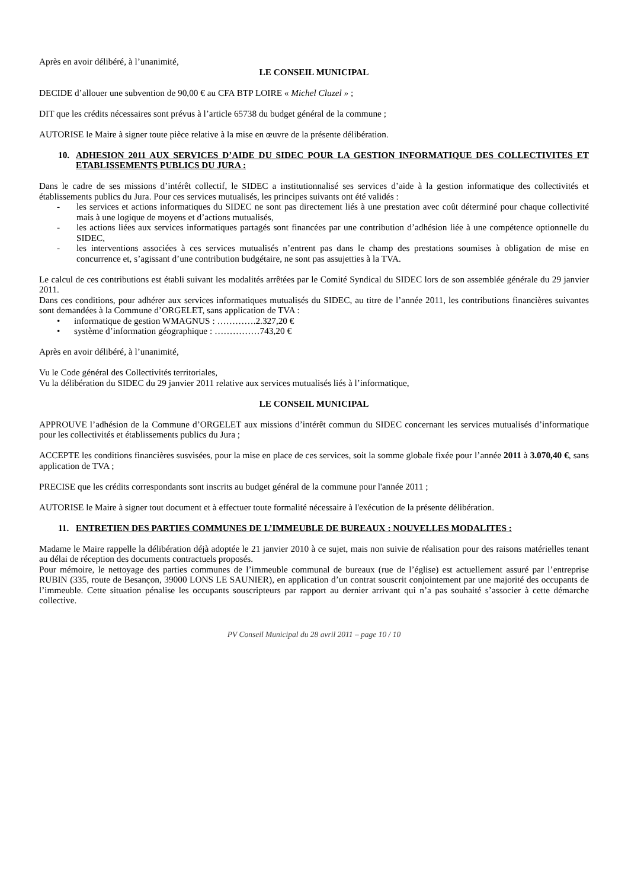Après en avoir délibéré, à l’unanimité,
LE CONSEIL MUNICIPAL
DECIDE d’allouer une subvention de 90,00 € au CFA BTP LOIRE « Michel Cluzel » ;
DIT que les crédits nécessaires sont prévus à l’article 65738 du budget général de la commune ;
AUTORISE le Maire à signer toute pièce relative à la mise en œuvre de la présente délibération.
10. ADHESION 2011 AUX SERVICES D’AIDE DU SIDEC POUR LA GESTION INFORMATIQUE DES COLLECTIVITES ET ETABLISSEMENTS PUBLICS DU JURA :
Dans le cadre de ses missions d’intérêt collectif, le SIDEC a institutionnalisé ses services d’aide à la gestion informatique des collectivités et établissements publics du Jura. Pour ces services mutualisés, les principes suivants ont été validés :
- les services et actions informatiques du SIDEC ne sont pas directement liés à une prestation avec coût déterminé pour chaque collectivité mais à une logique de moyens et d’actions mutualisés,
- les actions liées aux services informatiques partagés sont financées par une contribution d’adhésion liée à une compétence optionnelle du SIDEC,
- les interventions associées à ces services mutualisés n’entrent pas dans le champ des prestations soumises à obligation de mise en concurrence et, s’agissant d’une contribution budgétaire, ne sont pas assujetties à la TVA.
Le calcul de ces contributions est établi suivant les modalités arrêtées par le Comité Syndical du SIDEC lors de son assemblée générale du 29 janvier 2011.
Dans ces conditions, pour adhérer aux services informatiques mutualisés du SIDEC, au titre de l’année 2011, les contributions financières suivantes sont demandées à la Commune d’ORGELET, sans application de TVA :
• informatique de gestion WMAGNUS : ………….2.327,20 €
• système d’information géographique : ……………743,20 €
Après en avoir délibéré, à l’unanimité,
Vu le Code général des Collectivités territoriales,
Vu la délibération du SIDEC du 29 janvier 2011 relative aux services mutualisés liés à l’informatique,
LE CONSEIL MUNICIPAL
APPROUVE l’adhésion de la Commune d’ORGELET aux missions d’intérêt commun du SIDEC concernant les services mutualisés d’informatique pour les collectivités et établissements publics du Jura ;
ACCEPTE les conditions financières susvisées, pour la mise en place de ces services, soit la somme globale fixée pour l’année 2011 à 3.070,40 €, sans application de TVA ;
PRECISE que les crédits correspondants sont inscrits au budget général de la commune pour l'année 2011 ;
AUTORISE le Maire à signer tout document et à effectuer toute formalité nécessaire à l'exécution de la présente délibération.
11. ENTRETIEN DES PARTIES COMMUNES DE L’IMMEUBLE DE BUREAUX : NOUVELLES MODALITES :
Madame le Maire rappelle la délibération déjà adoptée le 21 janvier 2010 à ce sujet, mais non suivie de réalisation pour des raisons matérielles tenant au délai de réception des documents contractuels proposés.
Pour mémoire, le nettoyage des parties communes de l’immeuble communal de bureaux (rue de l’église) est actuellement assuré par l’entreprise RUBIN (335, route de Besançon, 39000 LONS LE SAUNIER), en application d’un contrat souscrit conjointement par une majorité des occupants de l’immeuble. Cette situation pénalise les occupants souscripteurs par rapport au dernier arrivant qui n’a pas souhaité s’associer à cette démarche collective.
PV Conseil Municipal du 28 avril 2011 – page 10 / 10